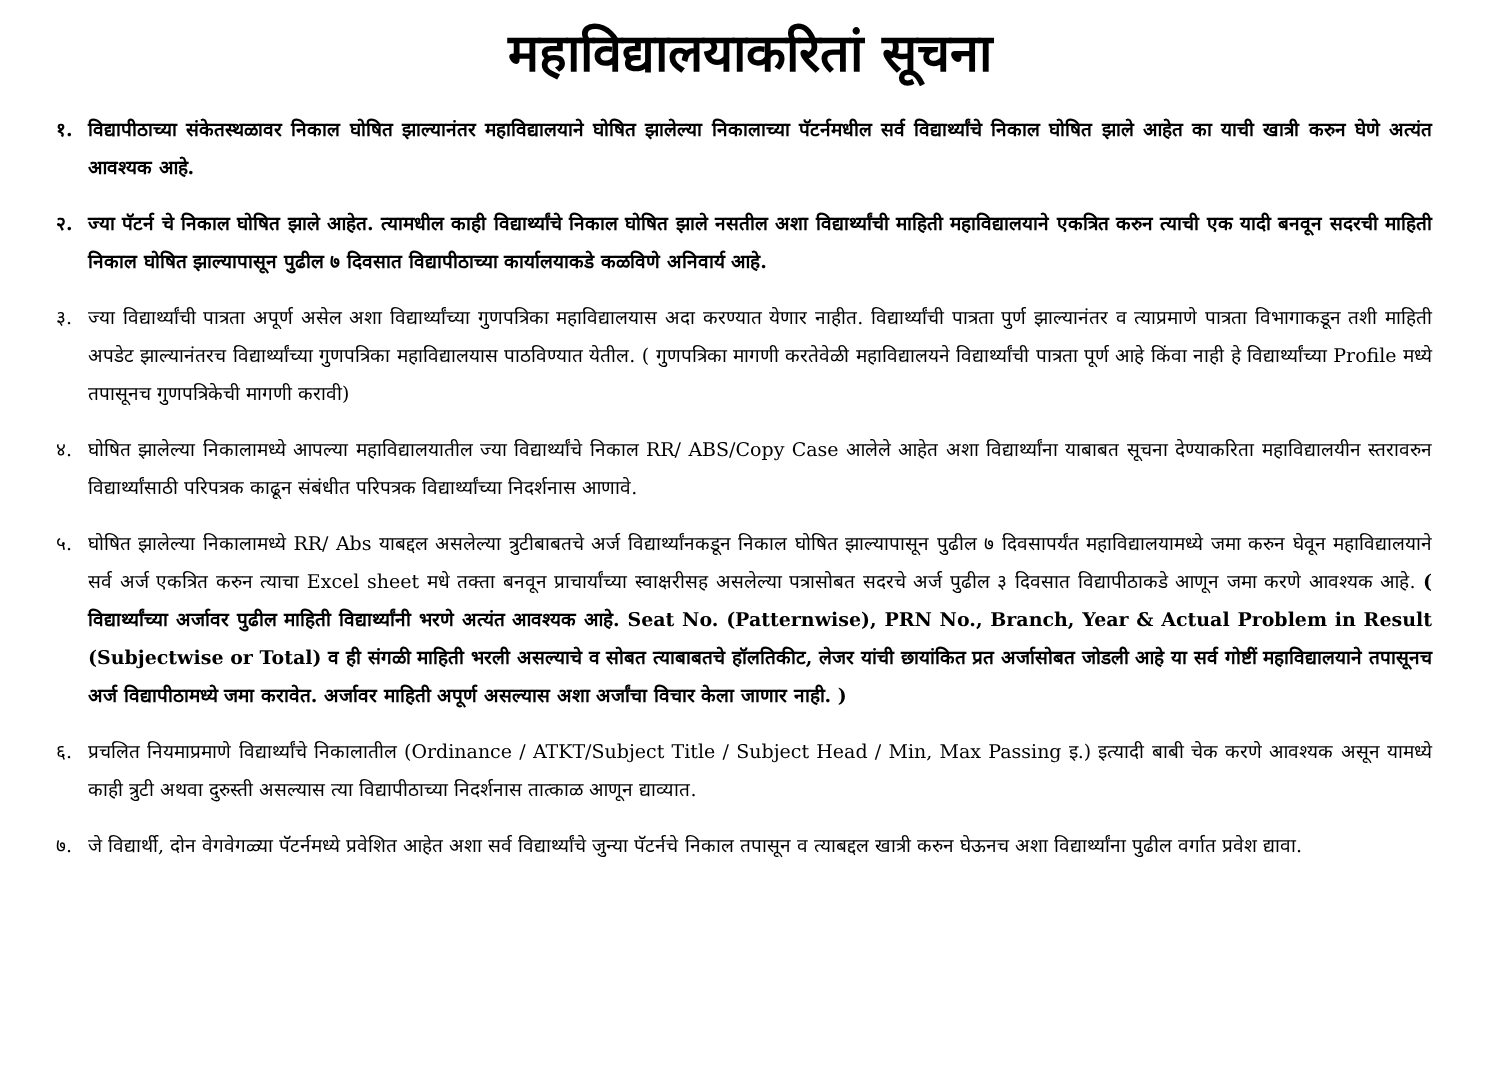महाविद्यालयाकरितां सूचना
१. विद्यापीठाच्या संकेतस्थळावर निकाल घोषित झाल्यानंतर महाविद्यालयाने घोषित झालेल्या निकालाच्या पॅटर्नमधील सर्व विद्यार्थ्यांचे निकाल घोषित झाले आहेत का याची खात्री करुन घेणे अत्यंत आवश्यक आहे.
२. ज्या पॅटर्न चे निकाल घोषित झाले आहेत. त्यामधील काही विद्यार्थ्यांचे निकाल घोषित झाले नसतील अशा विद्यार्थ्यांची माहिती महाविद्यालयाने एकत्रित करुन त्याची एक यादी बनवून सदरची माहिती निकाल घोषित झाल्यापासून पुढील ७ दिवसात विद्यापीठाच्या कार्यालयाकडे कळविणे अनिवार्य आहे.
३. ज्या विद्यार्थ्यांची पात्रता अपूर्ण असेल अशा विद्यार्थ्यांच्या गुणपत्रिका महाविद्यालयास अदा करण्यात येणार नाहीत. विद्यार्थ्यांची पात्रता पुर्ण झाल्यानंतर व त्याप्रमाणे पात्रता विभागाकडून तशी माहिती अपडेट झाल्यानंतरच विद्यार्थ्यांच्या गुणपत्रिका महाविद्यालयास पाठविण्यात येतील. ( गुणपत्रिका मागणी करतेवेळी महाविद्यालयने विद्यार्थ्यांची पात्रता पूर्ण आहे किंवा नाही हे विद्यार्थ्यांच्या Profile मध्ये तपासूनच गुणपत्रिकेची मागणी करावी)
४. घोषित झालेल्या निकालामध्ये आपल्या महाविद्यालयातील ज्या विद्यार्थ्यांचे निकाल RR/ ABS/Copy Case आलेले आहेत अशा विद्यार्थ्यांना याबाबत सूचना देण्याकरिता महाविद्यालयीन स्तरावरुन विद्यार्थ्यांसाठी परिपत्रक काढून संबंधीत परिपत्रक विद्यार्थ्यांच्या निदर्शनास आणावे.
५. घोषित झालेल्या निकालामध्ये RR/ Abs याबद्दल असलेल्या त्रुटीबाबतचे अर्ज विद्यार्थ्यांनकडून निकाल घोषित झाल्यापासून पुढील ७ दिवसापर्यंत महाविद्यालयामध्ये जमा करुन घेवून महाविद्यालयाने सर्व अर्ज एकत्रित करुन त्याचा Excel sheet मधे तक्ता बनवून प्राचार्यांच्या स्वाक्षरीसह असलेल्या पत्रासोबत सदरचे अर्ज पुढील ३ दिवसात विद्यापीठाकडे आणून जमा करणे आवश्यक आहे. ( विद्यार्थ्यांच्या अर्जावर पुढील माहिती विद्यार्थ्यांनी भरणे अत्यंत आवश्यक आहे. Seat No. (Patternwise), PRN No., Branch, Year & Actual Problem in Result (Subjectwise or Total) व ही संगळी माहिती भरली असल्याचे व सोबत त्याबाबतचे हॉलतिकीट, लेजर यांची छायांकित प्रत अर्जासोबत जोडली आहे या सर्व गोष्टीं महाविद्यालयाने तपासूनच अर्ज विद्यापीठामध्ये जमा करावेत. अर्जावर माहिती अपूर्ण असल्यास अशा अर्जांचा विचार केला जाणार नाही. )
६. प्रचलित नियमाप्रमाणे विद्यार्थ्यांचे निकालातील (Ordinance / ATKT/Subject Title / Subject Head / Min, Max Passing इ.) इत्यादी बाबी चेक करणे आवश्यक असून यामध्ये काही त्रुटी अथवा दुरुस्ती असल्यास त्या विद्यापीठाच्या निदर्शनास तात्काळ आणून द्याव्यात.
७. जे विद्यार्थी, दोन वेगवेगळ्या पॅटर्नमध्ये प्रवेशित आहेत अशा सर्व विद्यार्थ्यांचे जुन्या पॅटर्नचे निकाल तपासून व त्याबद्दल खात्री करुन घेऊनच अशा विद्यार्थ्यांना पुढील वर्गात प्रवेश द्यावा.